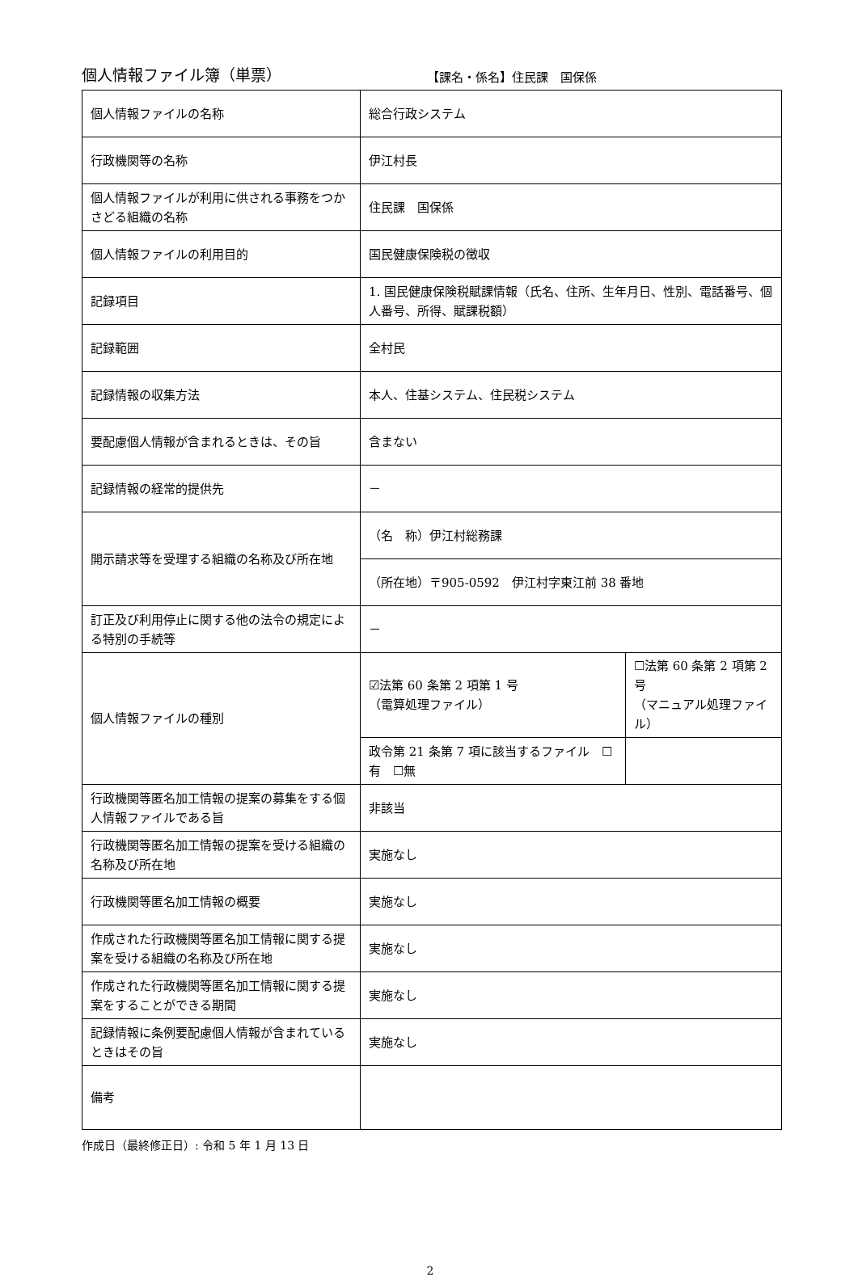個人情報ファイル簿（単票）
【課名・係名】住民課　国保係
| 個人情報ファイルの名称 | 総合行政システム | |
| 行政機関等の名称 | 伊江村長 | |
| 個人情報ファイルが利用に供される事務をつかさどる組織の名称 | 住民課 国保係 | |
| 個人情報ファイルの利用目的 | 国民健康保険税の徴収 | |
| 記録項目 | 1. 国民健康保険税賦課情報（氏名、住所、生年月日、性別、電話番号、個人番号、所得、賦課税額） | |
| 記録範囲 | 全村民 | |
| 記録情報の収集方法 | 本人、住基システム、住民税システム | |
| 要配慮個人情報が含まれるときは、その旨 | 含まない | |
| 記録情報の経常的提供先 | － | |
| 開示請求等を受理する組織の名称及び所在地 | （名 称）伊江村総務課 | |
| | （所在地）〒905-0592 伊江村字東江前 38 番地 | |
| 訂正及び利用停止に関する他の法令の規定による特別の手続等 | － | |
| 個人情報ファイルの種別 | ☑法第 60 条第 2 項第 1 号 （電算処理ファイル） | ☐法第 60 条第 2 項第 2 号 （マニュアル処理ファイル） |
| | 政令第 21 条第 7 項に該当するファイル ☐有 ☐無 | |
| 行政機関等匿名加工情報の提案の募集をする個人情報ファイルである旨 | 非該当 | |
| 行政機関等匿名加工情報の提案を受ける組織の名称及び所在地 | 実施なし | |
| 行政機関等匿名加工情報の概要 | 実施なし | |
| 作成された行政機関等匿名加工情報に関する提案を受ける組織の名称及び所在地 | 実施なし | |
| 作成された行政機関等匿名加工情報に関する提案をすることができる期間 | 実施なし | |
| 記録情報に条例要配慮個人情報が含まれているときはその旨 | 実施なし | |
| 備考 | | |
作成日（最終修正日）: 令和 5 年 1 月 13 日
2